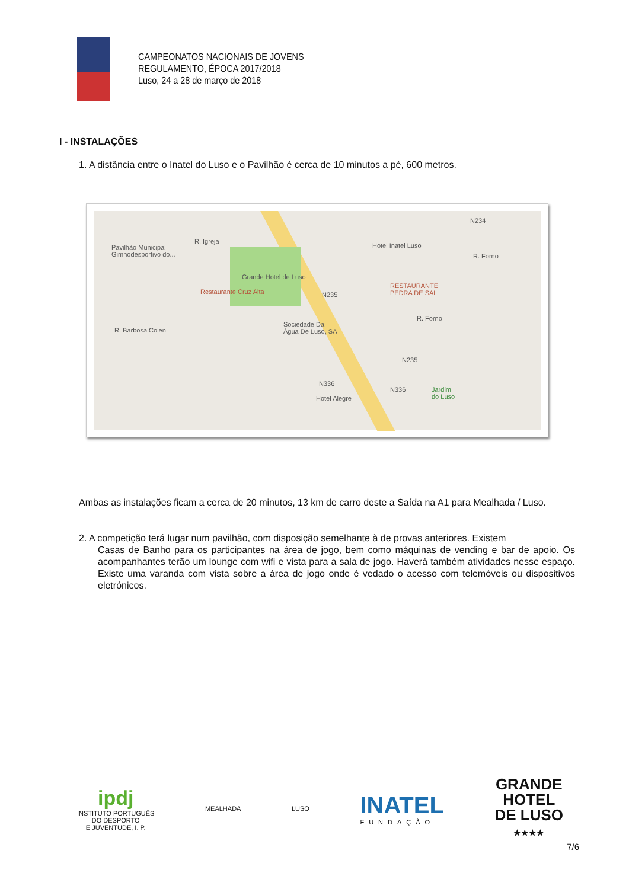CAMPEONATOS NACIONAIS DE JOVENS
REGULAMENTO, ÉPOCA 2017/2018
Luso, 24 a 28 de março de 2018
I - INSTALAÇÕES
1. A distância entre o Inatel do Luso e o Pavilhão é cerca de 10 minutos a pé, 600 metros.
Pavilhão Municipal
Gimnodesportivo do...
R. Igreja
Hotel Inatel Luso
Grande Hotel de Luso
Restaurante Cruz Alta
RESTAURANTE
PEDRA DE SAL
R. Barbosa Colen
Sociedade Da
Água De Luso, SA
R. Forno
N235
N235
N234
N336
N336
Hotel Alegre
Jardim
do Luso
R. Forno
Ambas as instalações ficam a cerca de 20 minutos, 13 km de carro deste a Saída na A1 para Mealhada / Luso.
2. A competição terá lugar num pavilhão, com disposição semelhante à de provas anteriores. Existem
Casas de Banho para os participantes na área de jogo, bem como máquinas de vending e bar de apoio. Os acompanhantes terão um lounge com wifi e vista para a sala de jogo. Haverá também atividades nesse espaço. Existe uma varanda com vista sobre a área de jogo onde é vedado o acesso com telemóveis ou dispositivos eletrónicos.
ipdj
INSTITUTO PORTUGUÊS
DO DESPORTO
E JUVENTUDE, I. P.
MEALHADA LUSO
INATEL
FUNDAÇÃO
GRANDE
HOTEL
DE LUSO
★★★★
7/6